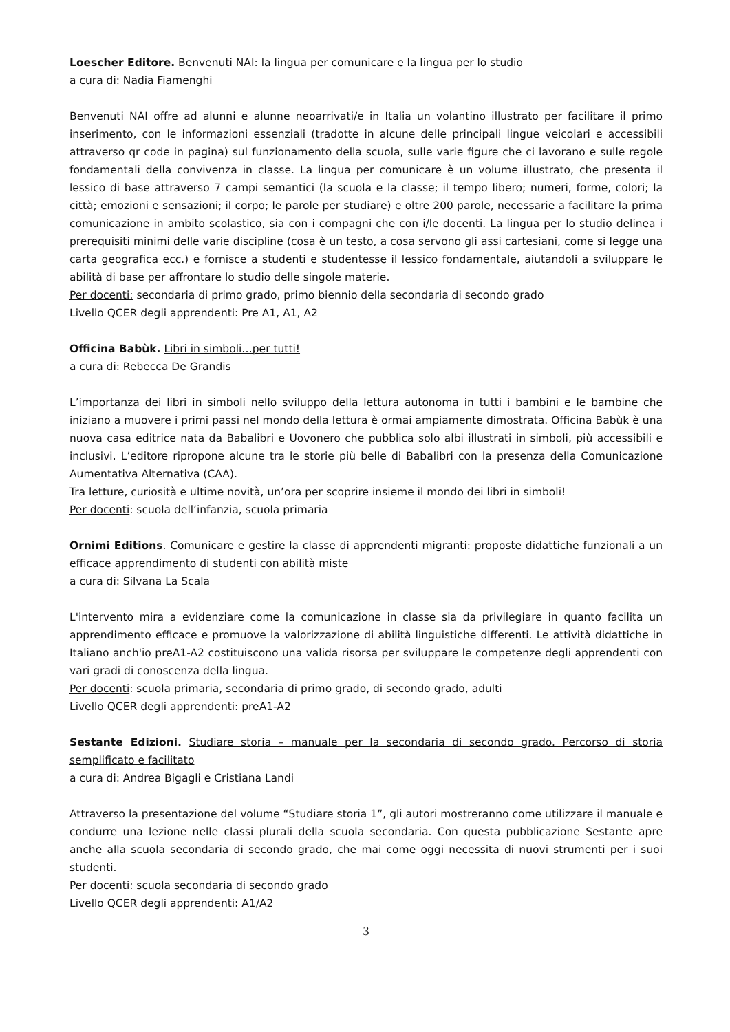Loescher Editore. Benvenuti NAI: la lingua per comunicare e la lingua per lo studio
a cura di: Nadia Fiamenghi
Benvenuti NAI offre ad alunni e alunne neoarrivati/e in Italia un volantino illustrato per facilitare il primo inserimento, con le informazioni essenziali (tradotte in alcune delle principali lingue veicolari e accessibili attraverso qr code in pagina) sul funzionamento della scuola, sulle varie figure che ci lavorano e sulle regole fondamentali della convivenza in classe. La lingua per comunicare è un volume illustrato, che presenta il lessico di base attraverso 7 campi semantici (la scuola e la classe; il tempo libero; numeri, forme, colori; la città; emozioni e sensazioni; il corpo; le parole per studiare) e oltre 200 parole, necessarie a facilitare la prima comunicazione in ambito scolastico, sia con i compagni che con i/le docenti. La lingua per lo studio delinea i prerequisiti minimi delle varie discipline (cosa è un testo, a cosa servono gli assi cartesiani, come si legge una carta geografica ecc.) e fornisce a studenti e studentesse il lessico fondamentale, aiutandoli a sviluppare le abilità di base per affrontare lo studio delle singole materie.
Per docenti: secondaria di primo grado, primo biennio della secondaria di secondo grado
Livello QCER degli apprendenti: Pre A1, A1, A2
Officina Babùk. Libri in simboli…per tutti!
a cura di: Rebecca De Grandis
L’importanza dei libri in simboli nello sviluppo della lettura autonoma in tutti i bambini e le bambine che iniziano a muovere i primi passi nel mondo della lettura è ormai ampiamente dimostrata. Officina Babùk è una nuova casa editrice nata da Babalibri e Uovonero che pubblica solo albi illustrati in simboli, più accessibili e inclusivi. L’editore ripropone alcune tra le storie più belle di Babalibri con la presenza della Comunicazione Aumentativa Alternativa (CAA).
Tra letture, curiosità e ultime novità, un’ora per scoprire insieme il mondo dei libri in simboli!
Per docenti: scuola dell’infanzia, scuola primaria
Ornimi Editions. Comunicare e gestire la classe di apprendenti migranti: proposte didattiche funzionali a un efficace apprendimento di studenti con abilità miste
a cura di: Silvana La Scala
L'intervento mira a evidenziare come la comunicazione in classe sia da privilegiare in quanto facilita un apprendimento efficace e promuove la valorizzazione di abilità linguistiche differenti. Le attività didattiche in Italiano anch'io preA1-A2 costituiscono una valida risorsa per sviluppare le competenze degli apprendenti con vari gradi di conoscenza della lingua.
Per docenti: scuola primaria, secondaria di primo grado, di secondo grado, adulti
Livello QCER degli apprendenti: preA1-A2
Sestante Edizioni. Studiare storia – manuale per la secondaria di secondo grado. Percorso di storia semplificato e facilitato
a cura di: Andrea Bigagli e Cristiana Landi
Attraverso la presentazione del volume “Studiare storia 1”, gli autori mostreranno come utilizzare il manuale e condurre una lezione nelle classi plurali della scuola secondaria. Con questa pubblicazione Sestante apre anche alla scuola secondaria di secondo grado, che mai come oggi necessita di nuovi strumenti per i suoi studenti.
Per docenti: scuola secondaria di secondo grado
Livello QCER degli apprendenti: A1/A2
3